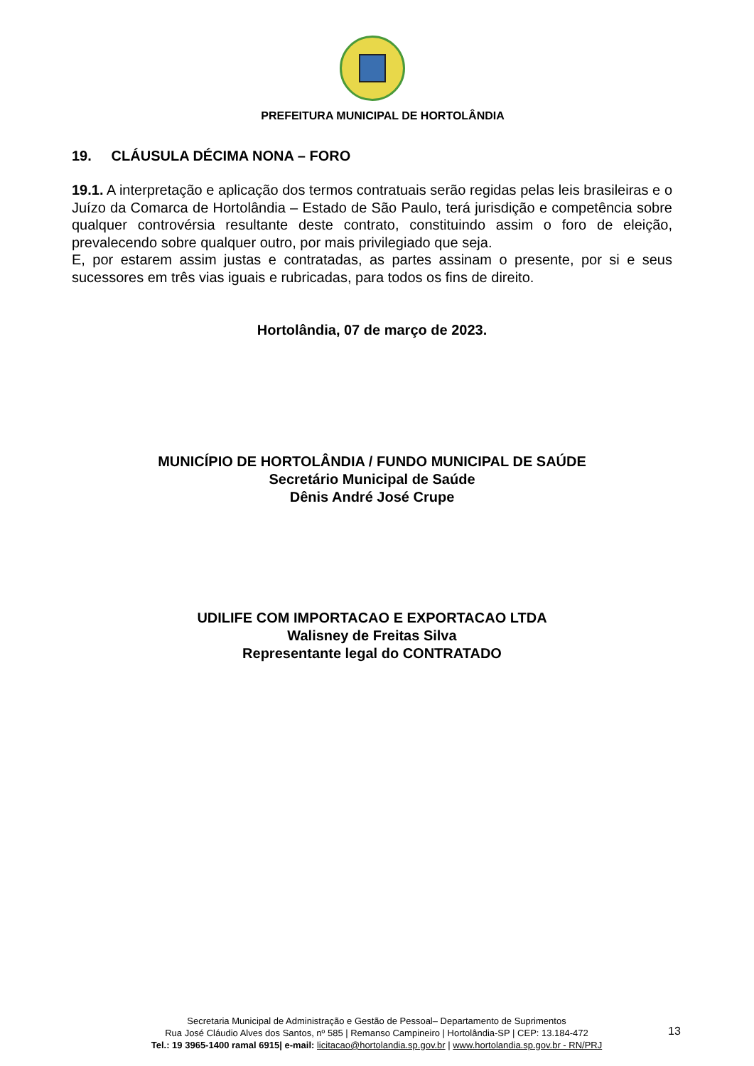PREFEITURA MUNICIPAL DE HORTOLÂNDIA
19. CLÁUSULA DÉCIMA NONA – FORO
19.1. A interpretação e aplicação dos termos contratuais serão regidas pelas leis brasileiras e o Juízo da Comarca de Hortolândia – Estado de São Paulo, terá jurisdição e competência sobre qualquer controvérsia resultante deste contrato, constituindo assim o foro de eleição, prevalecendo sobre qualquer outro, por mais privilegiado que seja.
E, por estarem assim justas e contratadas, as partes assinam o presente, por si e seus sucessores em três vias iguais e rubricadas, para todos os fins de direito.
Hortolândia, 07 de março de 2023.
MUNICÍPIO DE HORTOLÂNDIA / FUNDO MUNICIPAL DE SAÚDE
Secretário Municipal de Saúde
Dênis André José Crupe
UDILIFE COM IMPORTACAO E EXPORTACAO LTDA
Walisney de Freitas Silva
Representante legal do CONTRATADO
Secretaria Municipal de Administração e Gestão de Pessoal– Departamento de Suprimentos
Rua José Cláudio Alves dos Santos, nº 585 | Remanso Campineiro | Hortolândia-SP | CEP: 13.184-472
Tel.: 19 3965-1400 ramal 6915| e-mail: licitacao@hortolandia.sp.gov.br | www.hortolandia.sp.gov.br - RN/PRJ
13